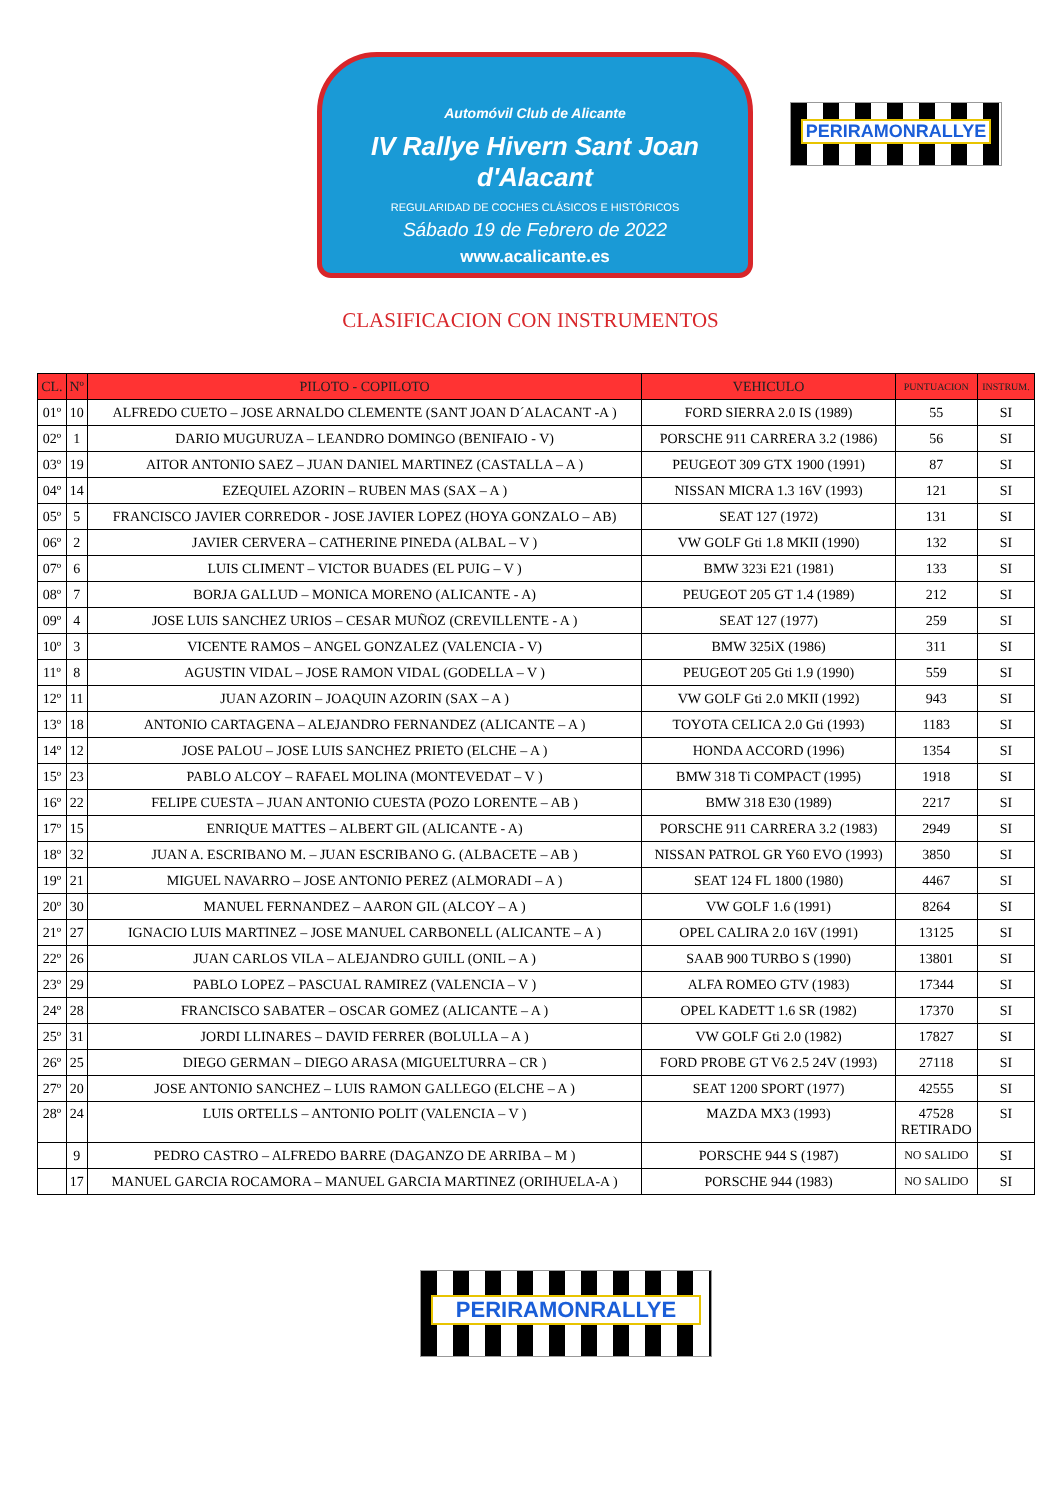Automóvil Club de Alicante
IV Rallye Hivern Sant Joan d'Alacant
REGULARIDAD DE COCHES CLÁSICOS E HISTÓRICOS
Sábado 19 de Febrero de 2022
www.acalicante.es
PERIRAMONRALLYE
CLASIFICACION CON INSTRUMENTOS
| CL. | Nº | PILOTO - COPILOTO | VEHICULO | PUNTUACION | INSTRUM. |
| --- | --- | --- | --- | --- | --- |
| 01º | 10 | ALFREDO CUETO – JOSE ARNALDO CLEMENTE (SANT JOAN D´ALACANT -A ) | FORD SIERRA 2.0 IS (1989) | 55 | SI |
| 02º | 1 | DARIO MUGURUZA – LEANDRO DOMINGO (BENIFAIO - V) | PORSCHE 911 CARRERA 3.2 (1986) | 56 | SI |
| 03º | 19 | AITOR ANTONIO SAEZ – JUAN DANIEL MARTINEZ (CASTALLA – A ) | PEUGEOT 309 GTX 1900 (1991) | 87 | SI |
| 04º | 14 | EZEQUIEL AZORIN – RUBEN MAS (SAX – A ) | NISSAN MICRA 1.3 16V (1993) | 121 | SI |
| 05º | 5 | FRANCISCO JAVIER CORREDOR - JOSE JAVIER LOPEZ (HOYA GONZALO – AB) | SEAT 127 (1972) | 131 | SI |
| 06º | 2 | JAVIER CERVERA – CATHERINE PINEDA (ALBAL – V ) | VW GOLF Gti 1.8 MKII (1990) | 132 | SI |
| 07º | 6 | LUIS CLIMENT – VICTOR BUADES (EL PUIG – V ) | BMW 323i E21 (1981) | 133 | SI |
| 08º | 7 | BORJA GALLUD – MONICA MORENO (ALICANTE - A) | PEUGEOT 205 GT 1.4 (1989) | 212 | SI |
| 09º | 4 | JOSE LUIS SANCHEZ URIOS – CESAR MUÑOZ (CREVILLENTE - A ) | SEAT 127 (1977) | 259 | SI |
| 10º | 3 | VICENTE RAMOS – ANGEL GONZALEZ (VALENCIA - V) | BMW 325iX (1986) | 311 | SI |
| 11º | 8 | AGUSTIN VIDAL – JOSE RAMON VIDAL (GODELLA – V ) | PEUGEOT 205 Gti 1.9 (1990) | 559 | SI |
| 12º | 11 | JUAN AZORIN – JOAQUIN AZORIN (SAX – A ) | VW GOLF Gti 2.0 MKII (1992) | 943 | SI |
| 13º | 18 | ANTONIO CARTAGENA – ALEJANDRO FERNANDEZ (ALICANTE – A ) | TOYOTA CELICA 2.0 Gti (1993) | 1183 | SI |
| 14º | 12 | JOSE PALOU – JOSE LUIS SANCHEZ PRIETO (ELCHE – A ) | HONDA ACCORD (1996) | 1354 | SI |
| 15º | 23 | PABLO ALCOY – RAFAEL MOLINA (MONTEVEDAT – V ) | BMW 318 Ti COMPACT (1995) | 1918 | SI |
| 16º | 22 | FELIPE CUESTA – JUAN ANTONIO CUESTA (POZO LORENTE – AB ) | BMW 318 E30 (1989) | 2217 | SI |
| 17º | 15 | ENRIQUE MATTES – ALBERT GIL (ALICANTE - A) | PORSCHE 911 CARRERA 3.2 (1983) | 2949 | SI |
| 18º | 32 | JUAN A. ESCRIBANO M. – JUAN ESCRIBANO G. (ALBACETE – AB ) | NISSAN PATROL GR Y60 EVO (1993) | 3850 | SI |
| 19º | 21 | MIGUEL NAVARRO – JOSE ANTONIO PEREZ (ALMORADI – A ) | SEAT 124 FL 1800 (1980) | 4467 | SI |
| 20º | 30 | MANUEL FERNANDEZ – AARON GIL (ALCOY – A ) | VW GOLF 1.6 (1991) | 8264 | SI |
| 21º | 27 | IGNACIO LUIS MARTINEZ – JOSE MANUEL CARBONELL (ALICANTE – A ) | OPEL CALIRA 2.0 16V (1991) | 13125 | SI |
| 22º | 26 | JUAN CARLOS VILA – ALEJANDRO GUILL (ONIL – A ) | SAAB 900 TURBO S (1990) | 13801 | SI |
| 23º | 29 | PABLO LOPEZ – PASCUAL RAMIREZ (VALENCIA – V ) | ALFA ROMEO GTV (1983) | 17344 | SI |
| 24º | 28 | FRANCISCO SABATER – OSCAR GOMEZ (ALICANTE – A ) | OPEL KADETT 1.6 SR (1982) | 17370 | SI |
| 25º | 31 | JORDI LLINARES – DAVID FERRER (BOLULLA – A ) | VW GOLF Gti 2.0 (1982) | 17827 | SI |
| 26º | 25 | DIEGO GERMAN – DIEGO ARASA (MIGUELTURRA – CR ) | FORD PROBE GT V6 2.5 24V (1993) | 27118 | SI |
| 27º | 20 | JOSE ANTONIO SANCHEZ – LUIS RAMON GALLEGO (ELCHE – A ) | SEAT 1200 SPORT (1977) | 42555 | SI |
| 28º | 24 | LUIS ORTELLS – ANTONIO POLIT (VALENCIA – V ) | MAZDA MX3 (1993) | 47528 RETIRADO | SI |
| | 9 | PEDRO CASTRO – ALFREDO BARRE (DAGANZO DE ARRIBA – M ) | PORSCHE 944 S (1987) | NO SALIDO | SI |
| | 17 | MANUEL GARCIA ROCAMORA – MANUEL GARCIA MARTINEZ (ORIHUELA-A ) | PORSCHE 944 (1983) | NO SALIDO | SI |
PERIRAMONRALLYE